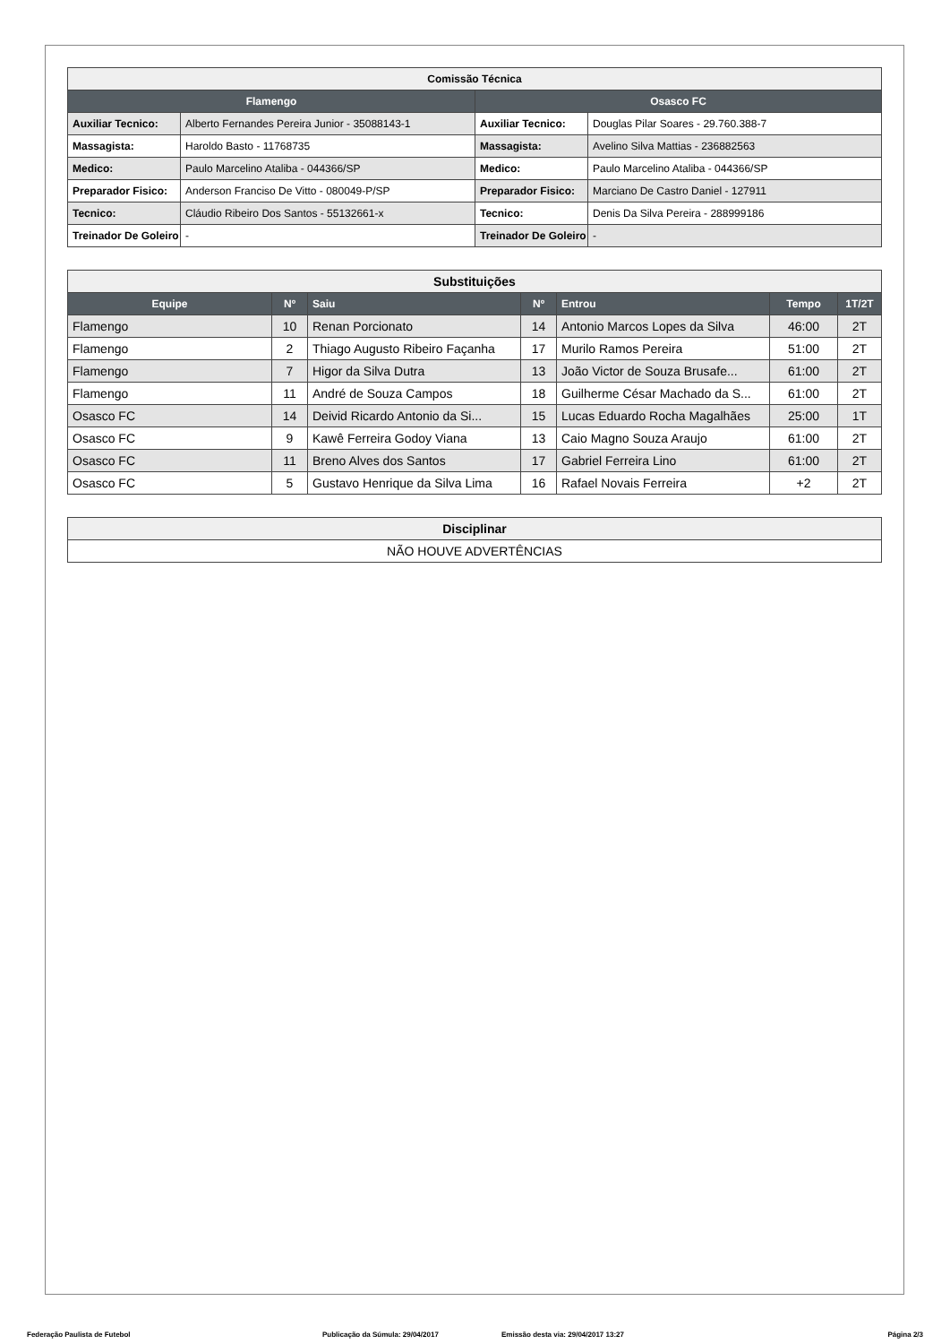| Comissão Técnica | | | |
| Flamengo | | Osasco FC | |
| Auxiliar Tecnico: | Alberto Fernandes Pereira Junior - 35088143-1 | Auxiliar Tecnico: | Douglas Pilar Soares - 29.760.388-7 |
| Massagista: | Haroldo Basto - 11768735 | Massagista: | Avelino Silva Mattias - 236882563 |
| Medico: | Paulo Marcelino Ataliba - 044366/SP | Medico: | Paulo Marcelino Ataliba - 044366/SP |
| Preparador Fisico: | Anderson Franciso De Vitto - 080049-P/SP | Preparador Fisico: | Marciano De Castro Daniel - 127911 |
| Tecnico: | Cláudio Ribeiro Dos Santos - 55132661-x | Tecnico: | Denis Da Silva Pereira - 288999186 |
| Treinador De Goleiro | - | Treinador De Goleiro | - |
| Substituições | | | | | | |
| Equipe | Nº | Saiu | Nº | Entrou | Tempo | 1T/2T |
| Flamengo | 10 | Renan Porcionato | 14 | Antonio Marcos Lopes da Silva | 46:00 | 2T |
| Flamengo | 2 | Thiago Augusto Ribeiro Façanha | 17 | Murilo Ramos Pereira | 51:00 | 2T |
| Flamengo | 7 | Higor da Silva Dutra | 13 | João Victor de Souza Brusafe... | 61:00 | 2T |
| Flamengo | 11 | André de Souza Campos | 18 | Guilherme César Machado da S... | 61:00 | 2T |
| Osasco FC | 14 | Deivid Ricardo Antonio da Si... | 15 | Lucas Eduardo Rocha Magalhães | 25:00 | 1T |
| Osasco FC | 9 | Kawê Ferreira Godoy Viana | 13 | Caio Magno Souza Araujo | 61:00 | 2T |
| Osasco FC | 11 | Breno Alves dos Santos | 17 | Gabriel Ferreira Lino | 61:00 | 2T |
| Osasco FC | 5 | Gustavo Henrique da Silva Lima | 16 | Rafael Novais Ferreira | +2 | 2T |
| Disciplinar |
| NÃO HOUVE ADVERTÊNCIAS |
Federação Paulista de Futebol Publicação da Súmula: 29/04/2017 Emissão desta via: 29/04/2017 13:27 Página 2/3